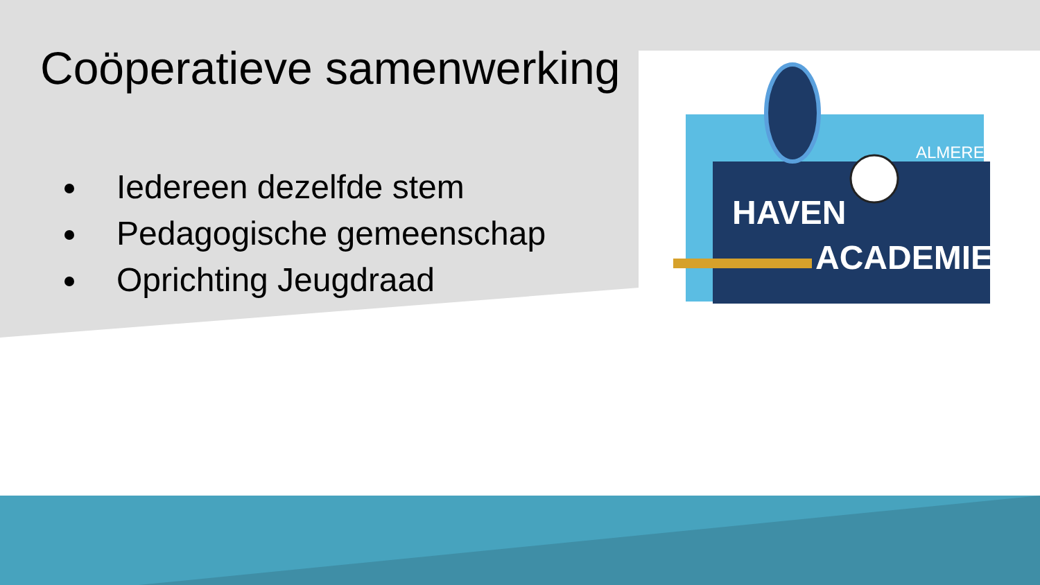Coöperatieve samenwerking
Iedereen dezelfde stem
Pedagogische gemeenschap
Oprichting Jeugdraad
HAVEN
ACADEMIE
ALMERE